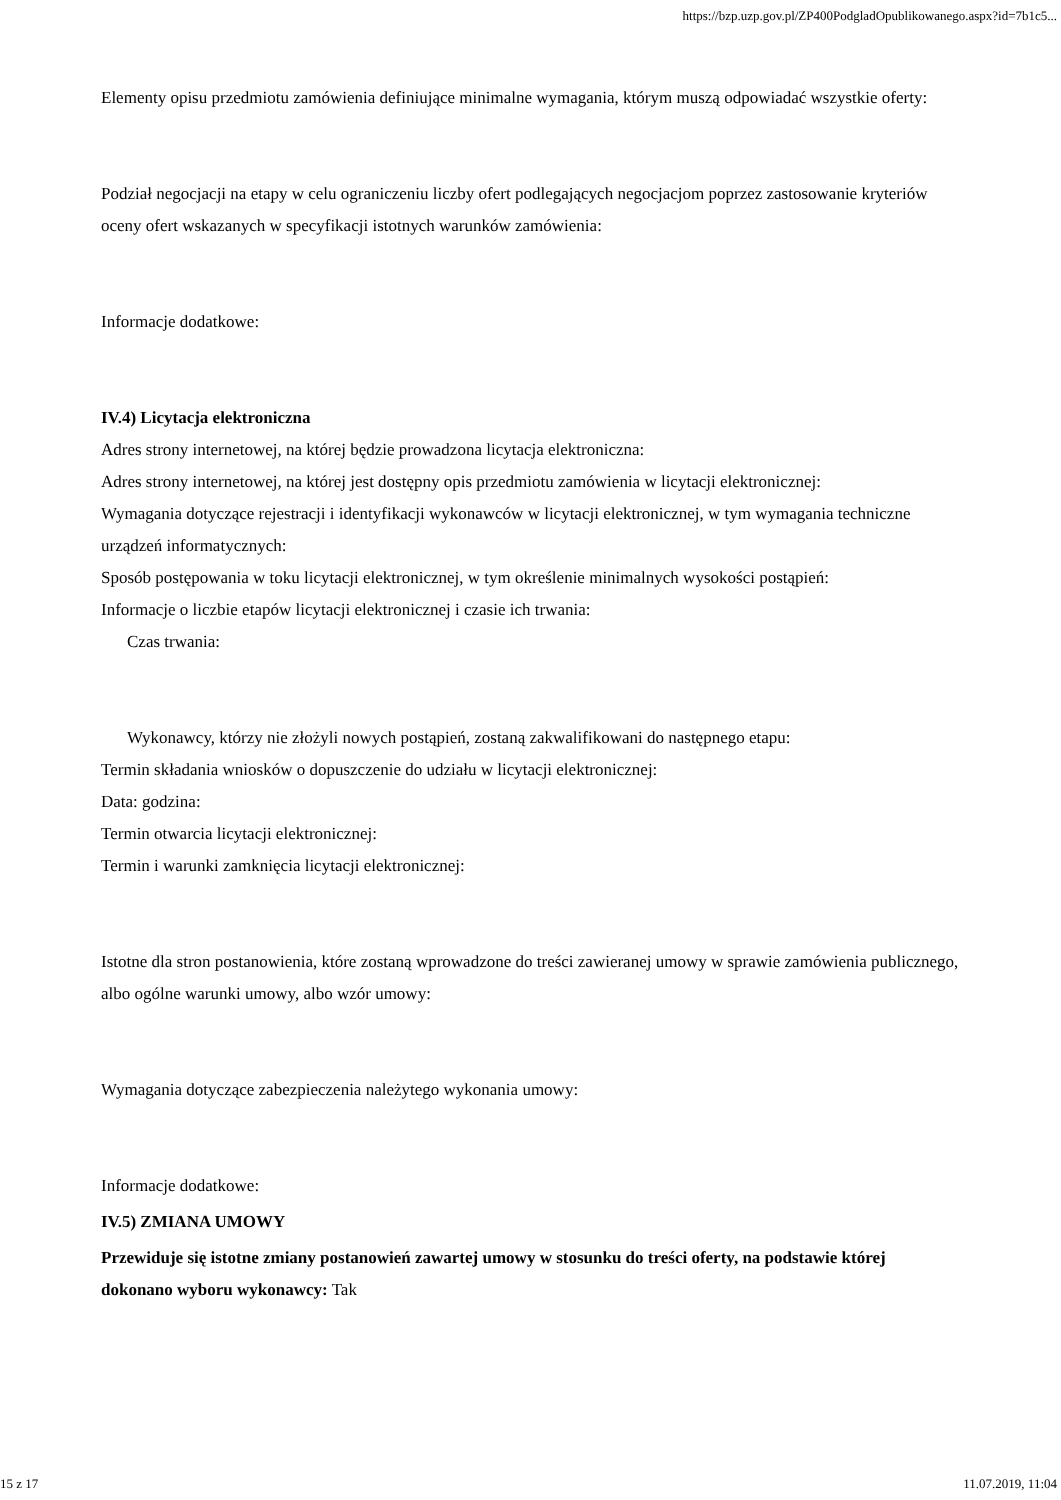https://bzp.uzp.gov.pl/ZP400PodgladOpublikowanego.aspx?id=7b1c5...
Elementy opisu przedmiotu zamówienia definiujące minimalne wymagania, którym muszą odpowiadać wszystkie oferty:
Podział negocjacji na etapy w celu ograniczeniu liczby ofert podlegających negocjacjom poprzez zastosowanie kryteriów oceny ofert wskazanych w specyfikacji istotnych warunków zamówienia:
Informacje dodatkowe:
IV.4) Licytacja elektroniczna
Adres strony internetowej, na której będzie prowadzona licytacja elektroniczna:
Adres strony internetowej, na której jest dostępny opis przedmiotu zamówienia w licytacji elektronicznej:
Wymagania dotyczące rejestracji i identyfikacji wykonawców w licytacji elektronicznej, w tym wymagania techniczne urządzeń informatycznych:
Sposób postępowania w toku licytacji elektronicznej, w tym określenie minimalnych wysokości postąpień:
Informacje o liczbie etapów licytacji elektronicznej i czasie ich trwania:
Czas trwania:
Wykonawcy, którzy nie złożyli nowych postąpień, zostaną zakwalifikowani do następnego etapu:
Termin składania wniosków o dopuszczenie do udziału w licytacji elektronicznej:
Data: godzina:
Termin otwarcia licytacji elektronicznej:
Termin i warunki zamknięcia licytacji elektronicznej:
Istotne dla stron postanowienia, które zostaną wprowadzone do treści zawieranej umowy w sprawie zamówienia publicznego, albo ogólne warunki umowy, albo wzór umowy:
Wymagania dotyczące zabezpieczenia należytego wykonania umowy:
Informacje dodatkowe:
IV.5) ZMIANA UMOWY
Przewiduje się istotne zmiany postanowień zawartej umowy w stosunku do treści oferty, na podstawie której dokonano wyboru wykonawcy: Tak
15 z 17 11.07.2019, 11:04